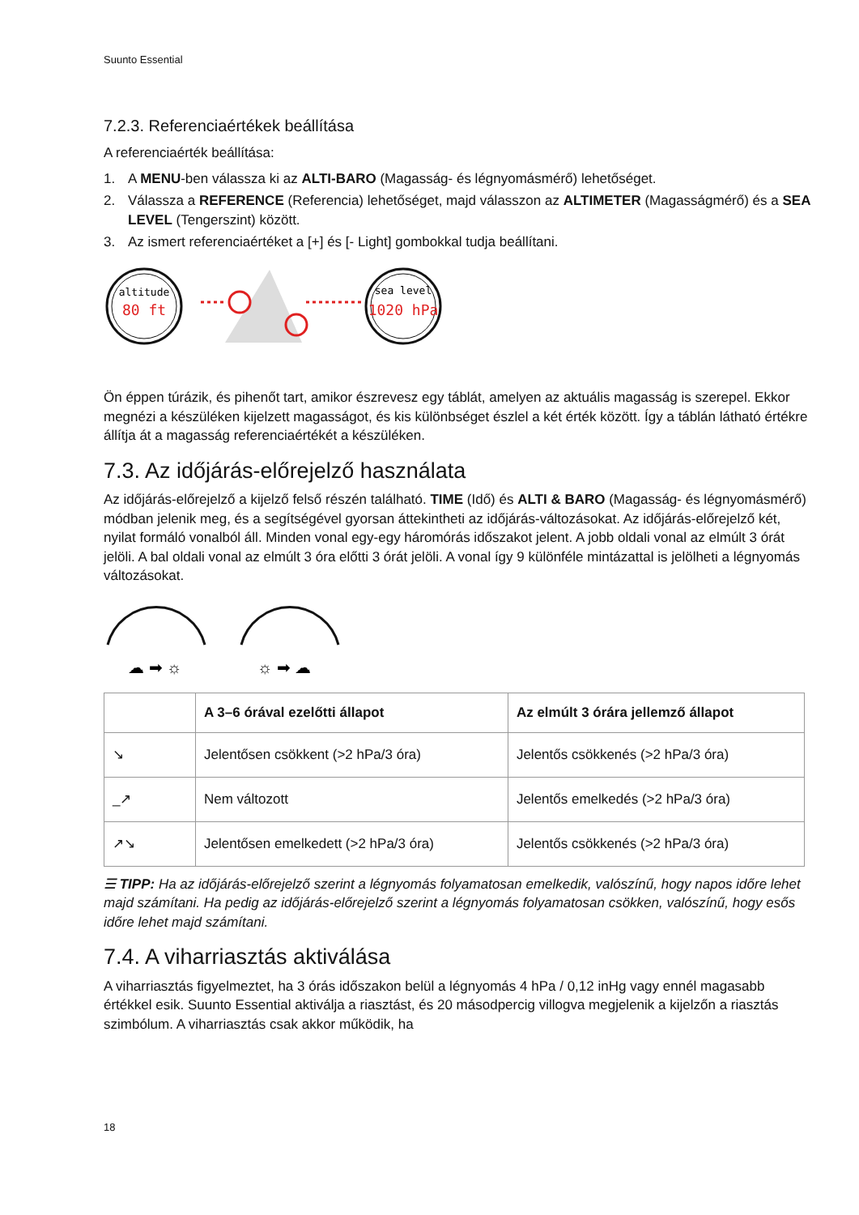Suunto Essential
7.2.3. Referenciaértékek beállítása
A referenciaérték beállítása:
1. A MENU-ben válassza ki az ALTI-BARO (Magasság- és légnyomásmérő) lehetőséget.
2. Válassza a REFERENCE (Referencia) lehetőséget, majd válasszon az ALTIMETER (Magasságmérő) és a SEA LEVEL (Tengerszint) között.
3. Az ismert referenciaértéket a [+] és [- Light] gombokkal tudja beállítani.
altitude
80 ft
sea level
1020 hPa
Ön éppen túrázik, és pihenőt tart, amikor észrevesz egy táblát, amelyen az aktuális magasság is szerepel. Ekkor megnézi a készüléken kijelzett magasságot, és kis különbséget észlel a két érték között. Így a táblán látható értékre állítja át a magasság referenciaértékét a készüléken.
7.3. Az időjárás-előrejelző használata
Az időjárás-előrejelző a kijelző felső részén található. TIME (Idő) és ALTI & BARO (Magasság- és légnyomásmérő) módban jelenik meg, és a segítségével gyorsan áttekintheti az időjárás-változásokat. Az időjárás-előrejelző két, nyilat formáló vonalból áll. Minden vonal egy-egy háromórás időszakot jelent. A jobb oldali vonal az elmúlt 3 órát jelöli. A bal oldali vonal az elmúlt 3 óra előtti 3 órát jelöli. A vonal így 9 különféle mintázattal is jelölheti a légnyomás változásokat.
☁ ➡ ☼
☼ ➡ ☁
| | A 3–6 órával ezelőtti állapot | Az elmúlt 3 órára jellemző állapot |
| --- | --- | --- |
| ↘ | Jelentősen csökkent (>2 hPa/3 óra) | Jelentős csökkenés (>2 hPa/3 óra) |
| _↗ | Nem változott | Jelentős emelkedés (>2 hPa/3 óra) |
| ↗↘ | Jelentősen emelkedett (>2 hPa/3 óra) | Jelentős csökkenés (>2 hPa/3 óra) |
☰ TIPP: Ha az időjárás-előrejelző szerint a légnyomás folyamatosan emelkedik, valószínű, hogy napos időre lehet majd számítani. Ha pedig az időjárás-előrejelző szerint a légnyomás folyamatosan csökken, valószínű, hogy esős időre lehet majd számítani.
7.4. A viharriasztás aktiválása
A viharriasztás figyelmeztet, ha 3 órás időszakon belül a légnyomás 4 hPa / 0,12 inHg vagy ennél magasabb értékkel esik. Suunto Essential aktiválja a riasztást, és 20 másodpercig villogva megjelenik a kijelzőn a riasztás szimbólum. A viharriasztás csak akkor működik, ha
18